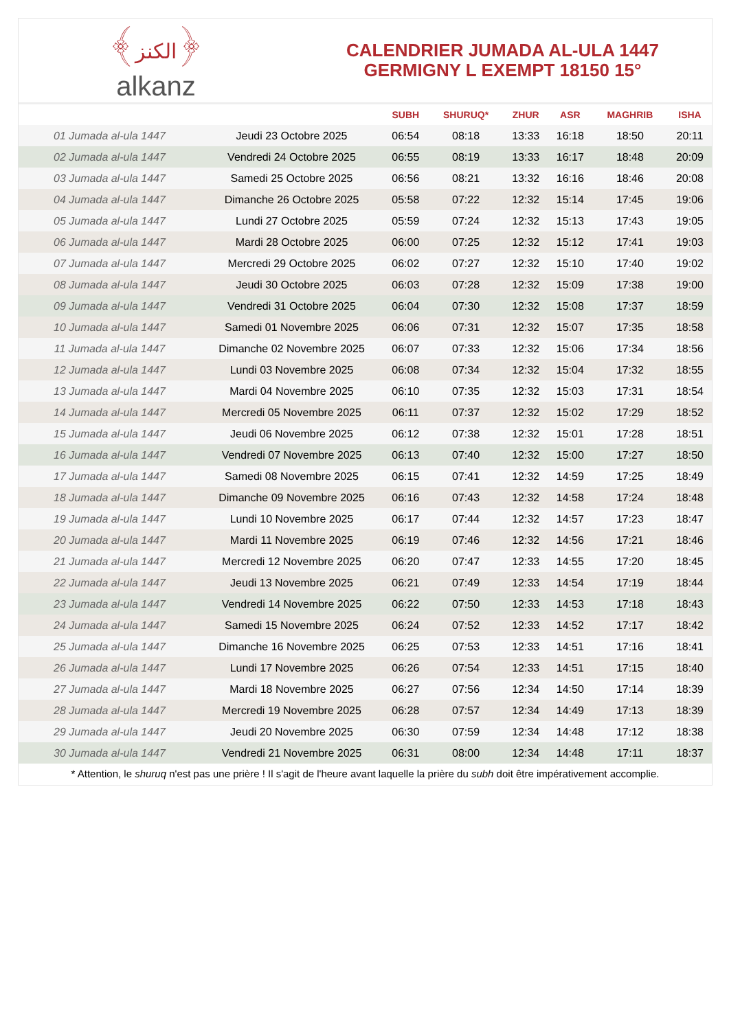﴾الكنز﴿
alkanz
CALENDRIER JUMADA AL-ULA 1447
GERMIGNY L EXEMPT 18150 15°
| | | SUBH | SHURUQ* | ZHUR | ASR | MAGHRIB | ISHA |
| --- | --- | --- | --- | --- | --- | --- | --- |
| 01 Jumada al-ula 1447 | Jeudi 23 Octobre 2025 | 06:54 | 08:18 | 13:33 | 16:18 | 18:50 | 20:11 |
| 02 Jumada al-ula 1447 | Vendredi 24 Octobre 2025 | 06:55 | 08:19 | 13:33 | 16:17 | 18:48 | 20:09 |
| 03 Jumada al-ula 1447 | Samedi 25 Octobre 2025 | 06:56 | 08:21 | 13:32 | 16:16 | 18:46 | 20:08 |
| 04 Jumada al-ula 1447 | Dimanche 26 Octobre 2025 | 05:58 | 07:22 | 12:32 | 15:14 | 17:45 | 19:06 |
| 05 Jumada al-ula 1447 | Lundi 27 Octobre 2025 | 05:59 | 07:24 | 12:32 | 15:13 | 17:43 | 19:05 |
| 06 Jumada al-ula 1447 | Mardi 28 Octobre 2025 | 06:00 | 07:25 | 12:32 | 15:12 | 17:41 | 19:03 |
| 07 Jumada al-ula 1447 | Mercredi 29 Octobre 2025 | 06:02 | 07:27 | 12:32 | 15:10 | 17:40 | 19:02 |
| 08 Jumada al-ula 1447 | Jeudi 30 Octobre 2025 | 06:03 | 07:28 | 12:32 | 15:09 | 17:38 | 19:00 |
| 09 Jumada al-ula 1447 | Vendredi 31 Octobre 2025 | 06:04 | 07:30 | 12:32 | 15:08 | 17:37 | 18:59 |
| 10 Jumada al-ula 1447 | Samedi 01 Novembre 2025 | 06:06 | 07:31 | 12:32 | 15:07 | 17:35 | 18:58 |
| 11 Jumada al-ula 1447 | Dimanche 02 Novembre 2025 | 06:07 | 07:33 | 12:32 | 15:06 | 17:34 | 18:56 |
| 12 Jumada al-ula 1447 | Lundi 03 Novembre 2025 | 06:08 | 07:34 | 12:32 | 15:04 | 17:32 | 18:55 |
| 13 Jumada al-ula 1447 | Mardi 04 Novembre 2025 | 06:10 | 07:35 | 12:32 | 15:03 | 17:31 | 18:54 |
| 14 Jumada al-ula 1447 | Mercredi 05 Novembre 2025 | 06:11 | 07:37 | 12:32 | 15:02 | 17:29 | 18:52 |
| 15 Jumada al-ula 1447 | Jeudi 06 Novembre 2025 | 06:12 | 07:38 | 12:32 | 15:01 | 17:28 | 18:51 |
| 16 Jumada al-ula 1447 | Vendredi 07 Novembre 2025 | 06:13 | 07:40 | 12:32 | 15:00 | 17:27 | 18:50 |
| 17 Jumada al-ula 1447 | Samedi 08 Novembre 2025 | 06:15 | 07:41 | 12:32 | 14:59 | 17:25 | 18:49 |
| 18 Jumada al-ula 1447 | Dimanche 09 Novembre 2025 | 06:16 | 07:43 | 12:32 | 14:58 | 17:24 | 18:48 |
| 19 Jumada al-ula 1447 | Lundi 10 Novembre 2025 | 06:17 | 07:44 | 12:32 | 14:57 | 17:23 | 18:47 |
| 20 Jumada al-ula 1447 | Mardi 11 Novembre 2025 | 06:19 | 07:46 | 12:32 | 14:56 | 17:21 | 18:46 |
| 21 Jumada al-ula 1447 | Mercredi 12 Novembre 2025 | 06:20 | 07:47 | 12:33 | 14:55 | 17:20 | 18:45 |
| 22 Jumada al-ula 1447 | Jeudi 13 Novembre 2025 | 06:21 | 07:49 | 12:33 | 14:54 | 17:19 | 18:44 |
| 23 Jumada al-ula 1447 | Vendredi 14 Novembre 2025 | 06:22 | 07:50 | 12:33 | 14:53 | 17:18 | 18:43 |
| 24 Jumada al-ula 1447 | Samedi 15 Novembre 2025 | 06:24 | 07:52 | 12:33 | 14:52 | 17:17 | 18:42 |
| 25 Jumada al-ula 1447 | Dimanche 16 Novembre 2025 | 06:25 | 07:53 | 12:33 | 14:51 | 17:16 | 18:41 |
| 26 Jumada al-ula 1447 | Lundi 17 Novembre 2025 | 06:26 | 07:54 | 12:33 | 14:51 | 17:15 | 18:40 |
| 27 Jumada al-ula 1447 | Mardi 18 Novembre 2025 | 06:27 | 07:56 | 12:34 | 14:50 | 17:14 | 18:39 |
| 28 Jumada al-ula 1447 | Mercredi 19 Novembre 2025 | 06:28 | 07:57 | 12:34 | 14:49 | 17:13 | 18:39 |
| 29 Jumada al-ula 1447 | Jeudi 20 Novembre 2025 | 06:30 | 07:59 | 12:34 | 14:48 | 17:12 | 18:38 |
| 30 Jumada al-ula 1447 | Vendredi 21 Novembre 2025 | 06:31 | 08:00 | 12:34 | 14:48 | 17:11 | 18:37 |
* Attention, le shuruq n'est pas une prière ! Il s'agit de l'heure avant laquelle la prière du subh doit être impérativement accomplie.